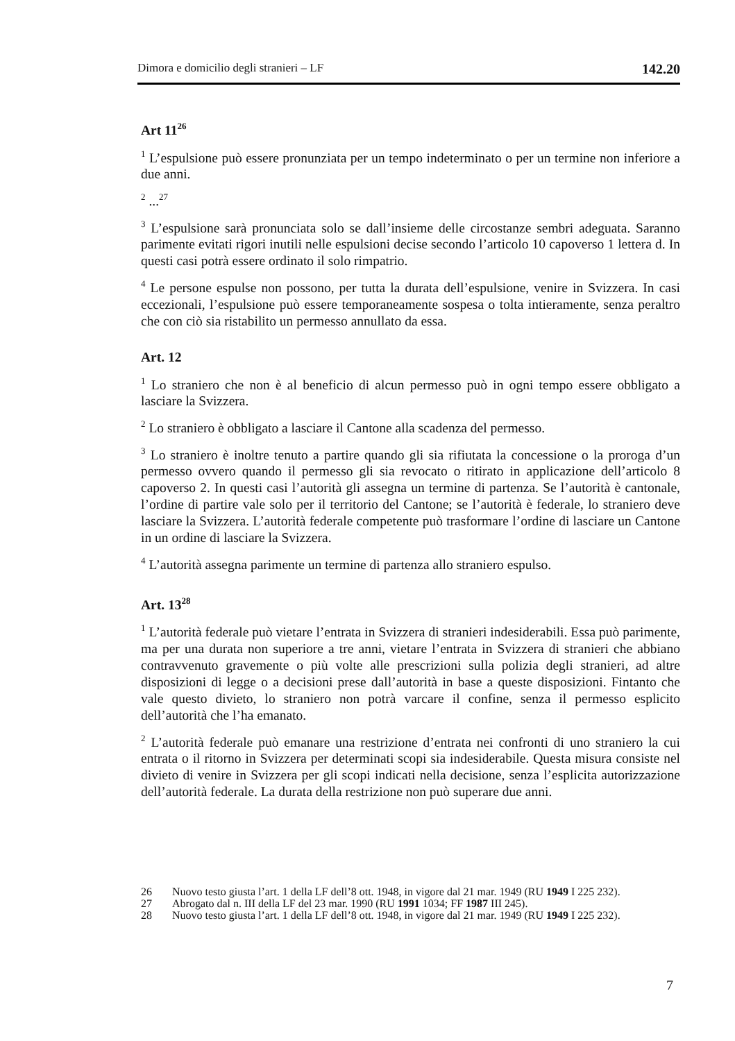Dimora e domicilio degli stranieri – LF 142.20
Art 11<sup>26</sup>
<sup>1</sup> L’espulsione può essere pronunziata per un tempo indeterminato o per un termine non inferiore a due anni.
<sup>2</sup> ...<sup>27</sup>
<sup>3</sup> L’espulsione sarà pronunciata solo se dall’insieme delle circostanze sembri adeguata. Saranno parimente evitati rigori inutili nelle espulsioni decise secondo l’articolo 10 capoverso 1 lettera d. In questi casi potrà essere ordinato il solo rimpatrio.
<sup>4</sup> Le persone espulse non possono, per tutta la durata dell’espulsione, venire in Svizzera. In casi eccezionali, l’espulsione può essere temporaneamente sospesa o tolta intieramente, senza peraltro che con ciò sia ristabilito un permesso annullato da essa.
Art. 12
<sup>1</sup> Lo straniero che non è al beneficio di alcun permesso può in ogni tempo essere obbligato a lasciare la Svizzera.
<sup>2</sup> Lo straniero è obbligato a lasciare il Cantone alla scadenza del permesso.
<sup>3</sup> Lo straniero è inoltre tenuto a partire quando gli sia rifiutata la concessione o la proroga d’un permesso ovvero quando il permesso gli sia revocato o ritirato in applicazione dell’articolo 8 capoverso 2. In questi casi l’autorità gli assegna un termine di partenza. Se l’autorità è cantonale, l’ordine di partire vale solo per il territorio del Cantone; se l’autorità è federale, lo straniero deve lasciare la Svizzera. L’autorità federale competente può trasformare l’ordine di lasciare un Cantone in un ordine di lasciare la Svizzera.
<sup>4</sup> L’autorità assegna parimente un termine di partenza allo straniero espulso.
Art. 13<sup>28</sup>
<sup>1</sup> L’autorità federale può vietare l’entrata in Svizzera di stranieri indesiderabili. Essa può parimente, ma per una durata non superiore a tre anni, vietare l’entrata in Svizzera di stranieri che abbiano contravvenuto gravemente o più volte alle prescrizioni sulla polizia degli stranieri, ad altre disposizioni di legge o a decisioni prese dall’autorità in base a queste disposizioni. Fintanto che vale questo divieto, lo straniero non potrà varcare il confine, senza il permesso esplicito dell’autorità che l’ha emanato.
<sup>2</sup> L’autorità federale può emanare una restrizione d’entrata nei confronti di uno straniero la cui entrata o il ritorno in Svizzera per determinati scopi sia indesiderabile. Questa misura consiste nel divieto di venire in Svizzera per gli scopi indicati nella decisione, senza l’esplicita autorizzazione dell’autorità federale. La durata della restrizione non può superare due anni.
26 Nuovo testo giusta l’art. 1 della LF dell’8 ott. 1948, in vigore dal 21 mar. 1949 (RU 1949 I 225 232).
27 Abrogato dal n. III della LF del 23 mar. 1990 (RU 1991 1034; FF 1987 III 245).
28 Nuovo testo giusta l’art. 1 della LF dell’8 ott. 1948, in vigore dal 21 mar. 1949 (RU 1949 I 225 232).
7